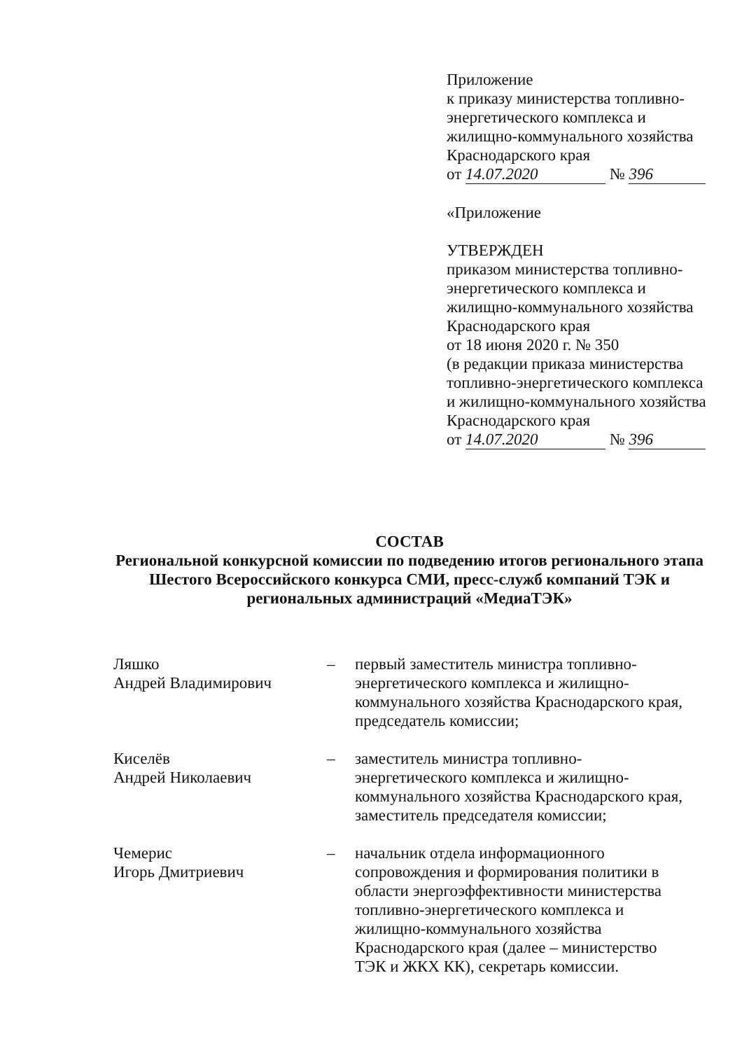Приложение
к приказу министерства топливно-энергетического комплекса и жилищно-коммунального хозяйства Краснодарского края
от 14.07.2020 № 396
«Приложение
УТВЕРЖДЕН
приказом министерства топливно-энергетического комплекса и жилищно-коммунального хозяйства Краснодарского края
от 18 июня 2020 г. № 350
(в редакции приказа министерства топливно-энергетического комплекса и жилищно-коммунального хозяйства Краснодарского края
от 14.07.2020 № 396
СОСТАВ
Региональной конкурсной комиссии по подведению итогов регионального этапа Шестого Всероссийского конкурса СМИ, пресс-служб компаний ТЭК и региональных администраций «МедиаТЭК»
Ляшко
Андрей Владимирович
– первый заместитель министра топливно-энергетического комплекса и жилищно-коммунального хозяйства Краснодарского края, председатель комиссии;
Киселёв
Андрей Николаевич
– заместитель министра топливно-энергетического комплекса и жилищно-коммунального хозяйства Краснодарского края, заместитель председателя комиссии;
Чемерис
Игорь Дмитриевич
– начальник отдела информационного сопровождения и формирования политики в области энергоэффективности министерства топливно-энергетического комплекса и жилищно-коммунального хозяйства Краснодарского края (далее – министерство ТЭК и ЖКХ КК), секретарь комиссии.